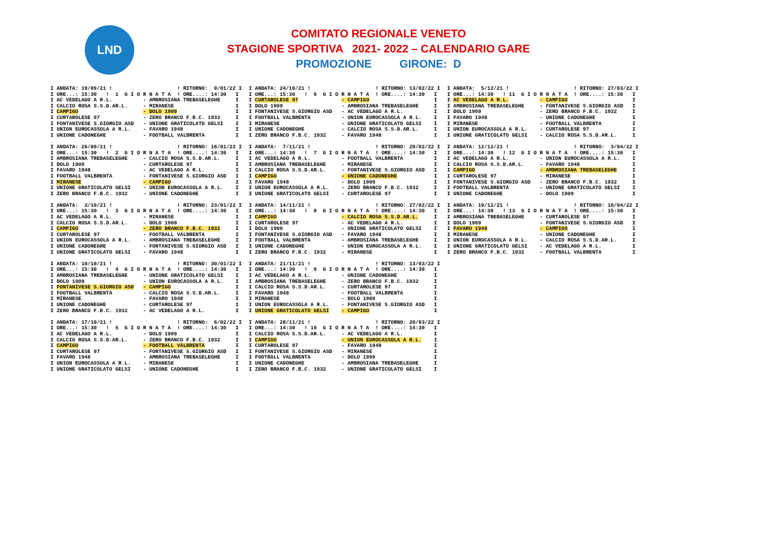LND
COMITATO REGIONALE VENETO
STAGIONE SPORTIVA 2021- 2022 – CALENDARIO GARE
PROMOZIONE GIRONE: D
I ANDATA: 19/09/21 !                     ! RITORNO:  9/01/22 I
I ORE...: 15:30   !  1  G I O R N A T A  ! ORE....: 14:30   I
I AC VEDELAGO A R.L.          - AMBROSIANA TREBASELEGHE     I
I CALCIO ROSA S.S.D.AR.L.     - MIRANESE                    I
I CAMPIGO                     - DOLO 1909                   I
I CURTAROLESE 97              - ZERO BRANCO F.B.C. 1932     I
I FONTANIVESE S.GIORGIO ASD   - UNIONE GRATICOLATO GELSI    I
I UNION EUROCASSOLA A R.L.    - FAVARO 1948                 I
I UNIONE CADONEGHE            - FOOTBALL VALBRENTA          I

I ANDATA: 26/09/21 !                     ! RITORNO: 16/01/22 I
I ORE...: 15:30   !  2  G I O R N A T A  ! ORE....: 14:30   I
I AMBROSIANA TREBASELEGHE     - CALCIO ROSA S.S.D.AR.L.     I
I DOLO 1909                   - CURTAROLESE 97              I
I FAVARO 1948                 - AC VEDELAGO A R.L.          I
I FOOTBALL VALBRENTA          - FONTANIVESE S.GIORGIO ASD   I
I MIRANESE                    - CAMPIGO                     I
I UNIONE GRATICOLATO GELSI    - UNION EUROCASSOLA A R.L.    I
I ZERO BRANCO F.B.C. 1932     - UNIONE CADONEGHE            I

I ANDATA:  3/10/21 !                     ! RITORNO: 23/01/22 I
I ORE...: 15:30   !  3  G I O R N A T A  ! ORE....: 14:30   I
I AC VEDELAGO A R.L.          - MIRANESE                    I
I CALCIO ROSA S.S.D.AR.L.     - DOLO 1909                   I
I CAMPIGO                     - ZERO BRANCO F.B.C. 1932     I
I CURTAROLESE 97              - FOOTBALL VALBRENTA          I
I UNION EUROCASSOLA A R.L.    - AMBROSIANA TREBASELEGHE     I
I UNIONE CADONEGHE            - FONTANIVESE S.GIORGIO ASD   I
I UNIONE GRATICOLATO GELSI    - FAVARO 1948                 I

I ANDATA: 10/10/21 !                     ! RITORNO: 30/01/22 I
I ORE...: 15:30   !  4  G I O R N A T A  ! ORE....: 14:30   I
I AMBROSIANA TREBASELEGHE     - UNIONE GRATICOLATO GELSI    I
I DOLO 1909                   - UNION EUROCASSOLA A R.L.    I
I FONTANIVESE S.GIORGIO ASD   - CAMPIGO                     I
I FOOTBALL VALBRENTA          - CALCIO ROSA S.S.D.AR.L.     I
I MIRANESE                    - FAVARO 1948                 I
I UNIONE CADONEGHE            - CURTAROLESE 97              I
I ZERO BRANCO F.B.C. 1932     - AC VEDELAGO A R.L.          I

I ANDATA: 17/10/21 !                     ! RITORNO:  6/02/22 I
I ORE...: 15:30   !  5  G I O R N A T A  ! ORE....: 14:30   I
I AC VEDELAGO A R.L.          - DOLO 1909                   I
I CALCIO ROSA S.S.D.AR.L.     - ZERO BRANCO F.B.C. 1932     I
I CAMPIGO                     - FOOTBALL VALBRENTA          I
I CURTAROLESE 97              - FONTANIVESE S.GIORGIO ASD   I
I FAVARO 1948                 - AMBROSIANA TREBASELEGHE     I
I UNION EUROCASSOLA A R.L.    - MIRANESE                    I
I UNIONE GRATICOLATO GELSI    - UNIONE CADONEGHE            I
I ANDATA: 24/10/21 !                     ! RITORNO: 13/02/22 I
I ORE...: 15:30   !  6  G I O R N A T A  ! ORE....: 14:30   I
I CURTAROLESE 97              - CAMPIGO                     I
I DOLO 1909                   - AMBROSIANA TREBASELEGHE     I
I FONTANIVESE S.GIORGIO ASD   - AC VEDELAGO A R.L.          I
I FOOTBALL VALBRENTA          - UNION EUROCASSOLA A R.L.    I
I MIRANESE                    - UNIONE GRATICOLATO GELSI    I
I UNIONE CADONEGHE            - CALCIO ROSA S.S.D.AR.L.     I
I ZERO BRANCO F.B.C. 1932     - FAVARO 1948                 I

I ANDATA:  7/11/21 !                     ! RITORNO: 20/02/22 I
I ORE...: 14:30   !  7  G I O R N A T A  ! ORE....: 14:30   I
I AC VEDELAGO A R.L.          - FOOTBALL VALBRENTA          I
I AMBROSIANA TREBASELEGHE     - MIRANESE                    I
I CALCIO ROSA S.S.D.AR.L.     - FONTANIVESE S.GIORGIO ASD   I
I CAMPIGO                     - UNIONE CADONEGHE            I
I FAVARO 1948                 - DOLO 1909                   I
I UNION EUROCASSOLA A R.L.    - ZERO BRANCO F.B.C. 1932     I
I UNIONE GRATICOLATO GELSI    - CURTAROLESE 97              I

I ANDATA: 14/11/21 !                     ! RITORNO: 27/02/22 I
I ORE...: 14:30   !  8  G I O R N A T A  ! ORE....: 14:30   I
I CAMPIGO                     - CALCIO ROSA S.S.D.AR.L.     I
I CURTAROLESE 97              - AC VEDELAGO A R.L.          I
I DOLO 1909                   - UNIONE GRATICOLATO GELSI    I
I FONTANIVESE S.GIORGIO ASD   - FAVARO 1948                 I
I FOOTBALL VALBRENTA          - AMBROSIANA TREBASELEGHE     I
I UNIONE CADONEGHE            - UNION EUROCASSOLA A R.L.    I
I ZERO BRANCO F.B.C. 1932     - MIRANESE                    I

I ANDATA: 21/11/21 !                     ! RITORNO: 13/03/22 I
I ORE...: 14:30   !  9  G I O R N A T A  ! ORE....: 14:30   I
I AC VEDELAGO A R.L.          - UNIONE CADONEGHE            I
I AMBROSIANA TREBASELEGHE     - ZERO BRANCO F.B.C. 1932     I
I CALCIO ROSA S.S.D.AR.L.     - CURTAROLESE 97              I
I FAVARO 1948                 - FOOTBALL VALBRENTA          I
I MIRANESE                    - DOLO 1909                   I
I UNION EUROCASSOLA A R.L.    - FONTANIVESE S.GIORGIO ASD   I
I UNIONE GRATICOLATO GELSI    - CAMPIGO                     I

I ANDATA: 28/11/21 !                     ! RITORNO: 20/03/22 I
I ORE...: 14:30   ! 10  G I O R N A T A  ! ORE....: 14:30   I
I CALCIO ROSA S.S.D.AR.L.     - AC VEDELAGO A R.L.          I
I CAMPIGO                     - UNION EUROCASSOLA A R.L.    I
I CURTAROLESE 97              - FAVARO 1948                 I
I FONTANIVESE S.GIORGIO ASD   - MIRANESE                    I
I FOOTBALL VALBRENTA          - DOLO 1909                   I
I UNIONE CADONEGHE            - AMBROSIANA TREBASELEGHE     I
I ZERO BRANCO F.B.C. 1932     - UNIONE GRATICOLATO GELSI    I
I ANDATA:  5/12/21 !                     ! RITORNO: 27/03/22 I
I ORE...: 14:30   ! 11  G I O R N A T A  ! ORE....: 15:30   I
I AC VEDELAGO A R.L.          - CAMPIGO                     I
I AMBROSIANA TREBASELEGHE     - FONTANIVESE S.GIORGIO ASD   I
I DOLO 1909                   - ZERO BRANCO F.B.C. 1932     I
I FAVARO 1948                 - UNIONE CADONEGHE            I
I MIRANESE                    - FOOTBALL VALBRENTA          I
I UNION EUROCASSOLA A R.L.    - CURTAROLESE 97              I
I UNIONE GRATICOLATO GELSI    - CALCIO ROSA S.S.D.AR.L.     I

I ANDATA: 12/12/21 !                     ! RITORNO:  3/04/22 I
I ORE...: 14:30   ! 12  G I O R N A T A  ! ORE....: 15:30   I
I AC VEDELAGO A R.L.          - UNION EUROCASSOLA A R.L.    I
I CALCIO ROSA S.S.D.AR.L.     - FAVARO 1948                 I
I CAMPIGO                     - AMBROSIANA TREBASELEGHE     I
I CURTAROLESE 97              - MIRANESE                    I
I FONTANIVESE S.GIORGIO ASD   - ZERO BRANCO F.B.C. 1932     I
I FOOTBALL VALBRENTA          - UNIONE GRATICOLATO GELSI    I
I UNIONE CADONEGHE            - DOLO 1909                   I

I ANDATA: 19/12/21 !                     ! RITORNO: 10/04/22 I
I ORE...: 14:30   ! 13  G I O R N A T A  ! ORE....: 15:30   I
I AMBROSIANA TREBASELEGHE     - CURTAROLESE 97              I
I DOLO 1909                   - FONTANIVESE S.GIORGIO ASD   I
I FAVARO 1948                 - CAMPIGO                     I
I MIRANESE                    - UNIONE CADONEGHE            I
I UNION EUROCASSOLA A R.L.    - CALCIO ROSA S.S.D.AR.L.     I
I UNIONE GRATICOLATO GELSI    - AC VEDELAGO A R.L.          I
I ZERO BRANCO F.B.C. 1932     - FOOTBALL VALBRENTA          I